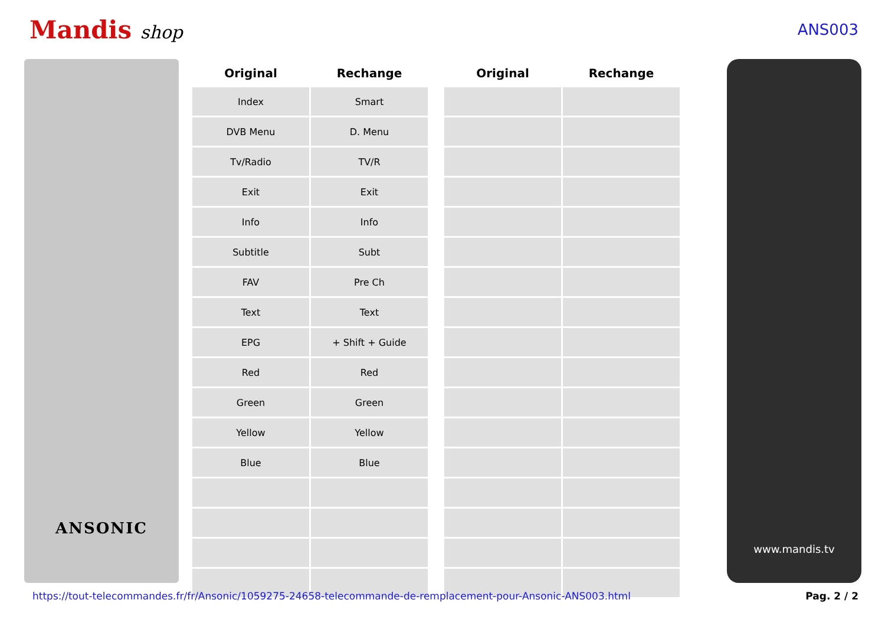Mandis shop
ANS003
ANSONIC
| Original | Rechange | | Original | Rechange |
| --- | --- | --- | --- | --- |
| Index | Smart | | | |
| DVB Menu | D. Menu | | | |
| Tv/Radio | TV/R | | | |
| Exit | Exit | | | |
| Info | Info | | | |
| Subtitle | Subt | | | |
| FAV | Pre Ch | | | |
| Text | Text | | | |
| EPG | + Shift + Guide | | | |
| Red | Red | | | |
| Green | Green | | | |
| Yellow | Yellow | | | |
| Blue | Blue | | | |
www.mandis.tv
https://tout-telecommandes.fr/fr/Ansonic/1059275-24658-telecommande-de-remplacement-pour-Ansonic-ANS003.html Pag. 2 / 2